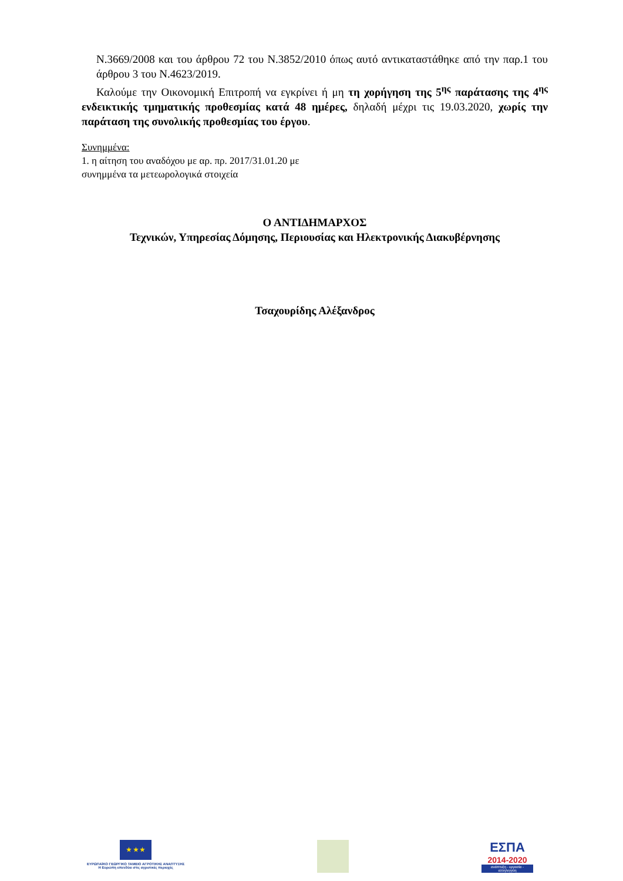Ν.3669/2008 και του άρθρου 72 του Ν.3852/2010 όπως αυτό αντικαταστάθηκε από την παρ.1 του άρθρου 3 του Ν.4623/2019.
Καλούμε την Οικονομική Επιτροπή να εγκρίνει ή μη τη χορήγηση της 5<sup>ης</sup> παράτασης της 4<sup>ης</sup> ενδεικτικής τμηματικής προθεσμίας κατά 48 ημέρες, δηλαδή μέχρι τις 19.03.2020, χωρίς την παράταση της συνολικής προθεσμίας του έργου.
Συνημμένα:
1. η αίτηση του αναδόχου με αρ. πρ. 2017/31.01.20 με
συνημμένα τα μετεωρολογικά στοιχεία
Ο ΑΝΤΙΔΗΜΑΡΧΟΣ
Τεχνικών, Υπηρεσίας Δόμησης, Περιουσίας και Ηλεκτρονικής Διακυβέρνησης
Τσαχουρίδης Αλέξανδρος
★ ★ ★
ΕΥΡΩΠΑΪΚΟ ΓΕΩΡΓΙΚΟ ΤΑΜΕΙΟ ΑΓΡΟΤΙΚΗΣ ΑΝΑΠΤΥΞΗΣ
Η Ευρώπη επενδύει στις αγροτικές περιοχές
ΕΣΠΑ
2014-2020
ανάπτυξη - εργασία - αλληλεγγύη